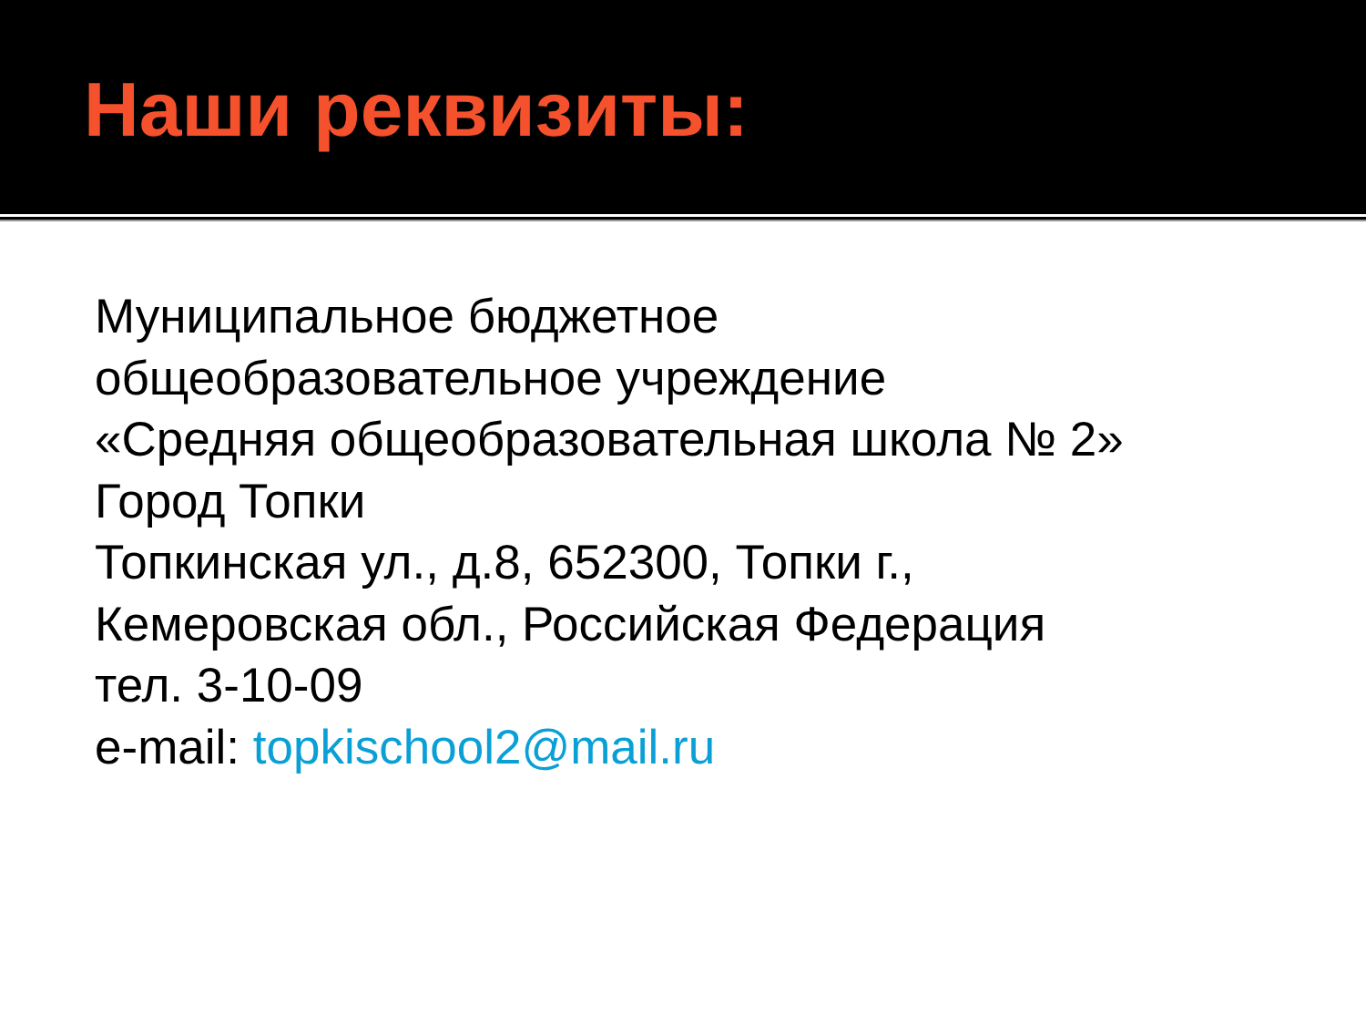Наши реквизиты:
Муниципальное бюджетное
общеобразовательное учреждение
«Средняя общеобразовательная школа № 2»
Город Топки
Топкинская ул., д.8, 652300, Топки г.,
Кемеровская обл., Российская Федерация
тел. 3-10-09
e-mail: topkischool2@mail.ru